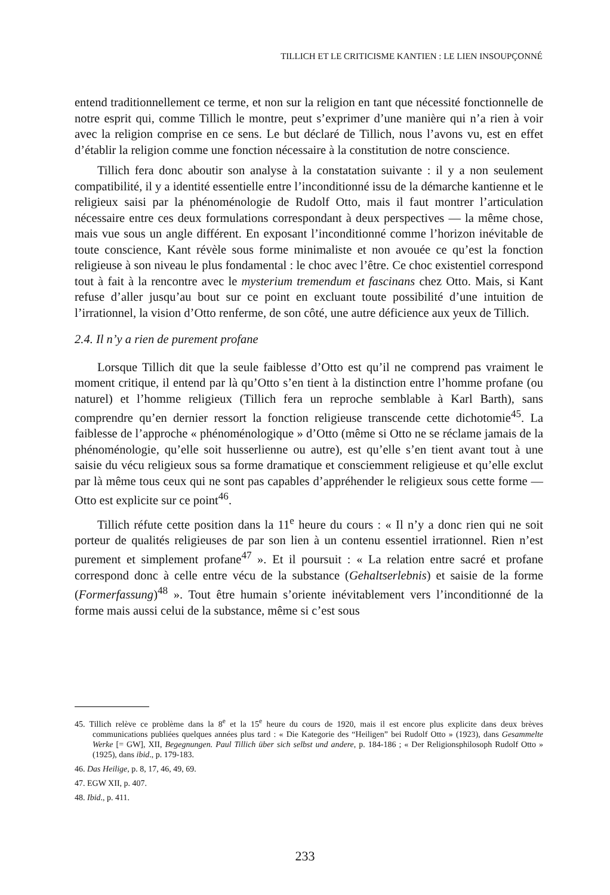TILLICH ET LE CRITICISME KANTIEN : LE LIEN INSOUPÇONNÉ
entend traditionnellement ce terme, et non sur la religion en tant que nécessité fonctionnelle de notre esprit qui, comme Tillich le montre, peut s’exprimer d’une manière qui n’a rien à voir avec la religion comprise en ce sens. Le but déclaré de Tillich, nous l’avons vu, est en effet d’établir la religion comme une fonction nécessaire à la constitution de notre conscience.
Tillich fera donc aboutir son analyse à la constatation suivante : il y a non seulement compatibilité, il y a identité essentielle entre l’inconditionné issu de la démarche kantienne et le religieux saisi par la phénoménologie de Rudolf Otto, mais il faut montrer l’articulation nécessaire entre ces deux formulations correspondant à deux perspectives — la même chose, mais vue sous un angle différent. En exposant l’inconditionné comme l’horizon inévitable de toute conscience, Kant révèle sous forme minimaliste et non avouée ce qu’est la fonction religieuse à son niveau le plus fondamental : le choc avec l’être. Ce choc existentiel correspond tout à fait à la rencontre avec le mysterium tremendum et fascinans chez Otto. Mais, si Kant refuse d’aller jusqu’au bout sur ce point en excluant toute possibilité d’une intuition de l’irrationnel, la vision d’Otto renferme, de son côté, une autre déficience aux yeux de Tillich.
2.4. Il n’y a rien de purement profane
Lorsque Tillich dit que la seule faiblesse d’Otto est qu’il ne comprend pas vraiment le moment critique, il entend par là qu’Otto s’en tient à la distinction entre l’homme profane (ou naturel) et l’homme religieux (Tillich fera un reproche semblable à Karl Barth), sans comprendre qu’en dernier ressort la fonction religieuse transcende cette dichotomie<sup>45</sup>. La faiblesse de l’approche « phénoménologique » d’Otto (même si Otto ne se réclame jamais de la phénoménologie, qu’elle soit husserlienne ou autre), est qu’elle s’en tient avant tout à une saisie du vécu religieux sous sa forme dramatique et consciemment religieuse et qu’elle exclut par là même tous ceux qui ne sont pas capables d’appréhender le religieux sous cette forme — Otto est explicite sur ce point<sup>46</sup>.
Tillich réfute cette position dans la 11<sup>e</sup> heure du cours : « Il n’y a donc rien qui ne soit porteur de qualités religieuses de par son lien à un contenu essentiel irrationnel. Rien n’est purement et simplement profane<sup>47</sup> ». Et il poursuit : « La relation entre sacré et profane correspond donc à celle entre vécu de la substance (Gehaltserlebnis) et saisie de la forme (Formerfassung)<sup>48</sup> ». Tout être humain s’oriente inévitablement vers l’inconditionné de la forme mais aussi celui de la substance, même si c’est sous
45. Tillich relève ce problème dans la 8<sup>e</sup> et la 15<sup>e</sup> heure du cours de 1920, mais il est encore plus explicite dans deux brèves communications publiées quelques années plus tard : « Die Kategorie des “Heiligen” bei Rudolf Otto » (1923), dans Gesammelte Werke [= GW], XII, Begegnungen. Paul Tillich über sich selbst und andere, p. 184-186 ; « Der Religionsphilosoph Rudolf Otto » (1925), dans ibid., p. 179-183.
46. Das Heilige, p. 8, 17, 46, 49, 69.
47. EGW XII, p. 407.
48. Ibid., p. 411.
233